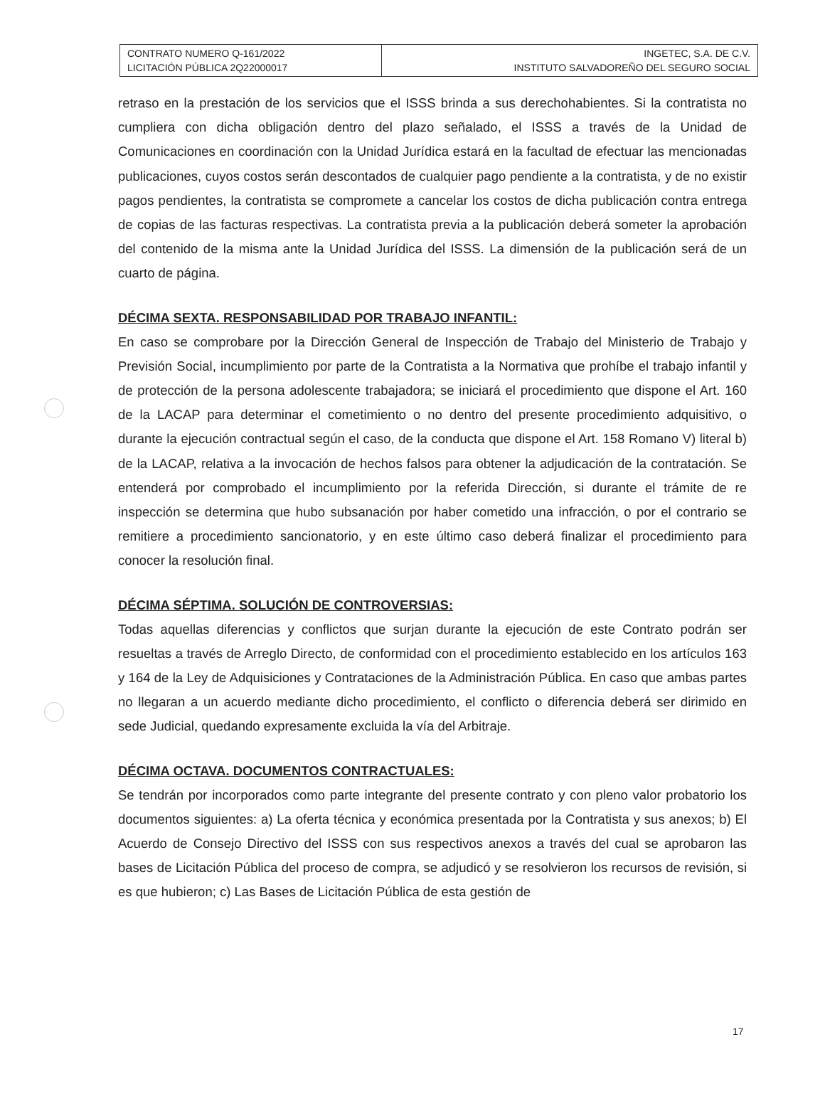| CONTRATO NUMERO Q-161/2022 LICITACIÓN PÚBLICA 2Q22000017 | INGETEC, S.A. DE C.V. INSTITUTO SALVADOREÑO DEL SEGURO SOCIAL |
retraso en la prestación de los servicios que el ISSS brinda a sus derechohabientes. Si la contratista no cumpliera con dicha obligación dentro del plazo señalado, el ISSS a través de la Unidad de Comunicaciones en coordinación con la Unidad Jurídica estará en la facultad de efectuar las mencionadas publicaciones, cuyos costos serán descontados de cualquier pago pendiente a la contratista, y de no existir pagos pendientes, la contratista se compromete a cancelar los costos de dicha publicación contra entrega de copias de las facturas respectivas. La contratista previa a la publicación deberá someter la aprobación del contenido de la misma ante la Unidad Jurídica del ISSS. La dimensión de la publicación será de un cuarto de página.
DÉCIMA SEXTA. RESPONSABILIDAD POR TRABAJO INFANTIL:
En caso se comprobare por la Dirección General de Inspección de Trabajo del Ministerio de Trabajo y Previsión Social, incumplimiento por parte de la Contratista a la Normativa que prohíbe el trabajo infantil y de protección de la persona adolescente trabajadora; se iniciará el procedimiento que dispone el Art. 160 de la LACAP para determinar el cometimiento o no dentro del presente procedimiento adquisitivo, o durante la ejecución contractual según el caso, de la conducta que dispone el Art. 158 Romano V) literal b) de la LACAP, relativa a la invocación de hechos falsos para obtener la adjudicación de la contratación. Se entenderá por comprobado el incumplimiento por la referida Dirección, si durante el trámite de re inspección se determina que hubo subsanación por haber cometido una infracción, o por el contrario se remitiere a procedimiento sancionatorio, y en este último caso deberá finalizar el procedimiento para conocer la resolución final.
DÉCIMA SÉPTIMA. SOLUCIÓN DE CONTROVERSIAS:
Todas aquellas diferencias y conflictos que surjan durante la ejecución de este Contrato podrán ser resueltas a través de Arreglo Directo, de conformidad con el procedimiento establecido en los artículos 163 y 164 de la Ley de Adquisiciones y Contrataciones de la Administración Pública. En caso que ambas partes no llegaran a un acuerdo mediante dicho procedimiento, el conflicto o diferencia deberá ser dirimido en sede Judicial, quedando expresamente excluida la vía del Arbitraje.
DÉCIMA OCTAVA. DOCUMENTOS CONTRACTUALES:
Se tendrán por incorporados como parte integrante del presente contrato y con pleno valor probatorio los documentos siguientes: a) La oferta técnica y económica presentada por la Contratista y sus anexos; b) El Acuerdo de Consejo Directivo del ISSS con sus respectivos anexos a través del cual se aprobaron las bases de Licitación Pública del proceso de compra, se adjudicó y se resolvieron los recursos de revisión, si es que hubieron; c) Las Bases de Licitación Pública de esta gestión de
17